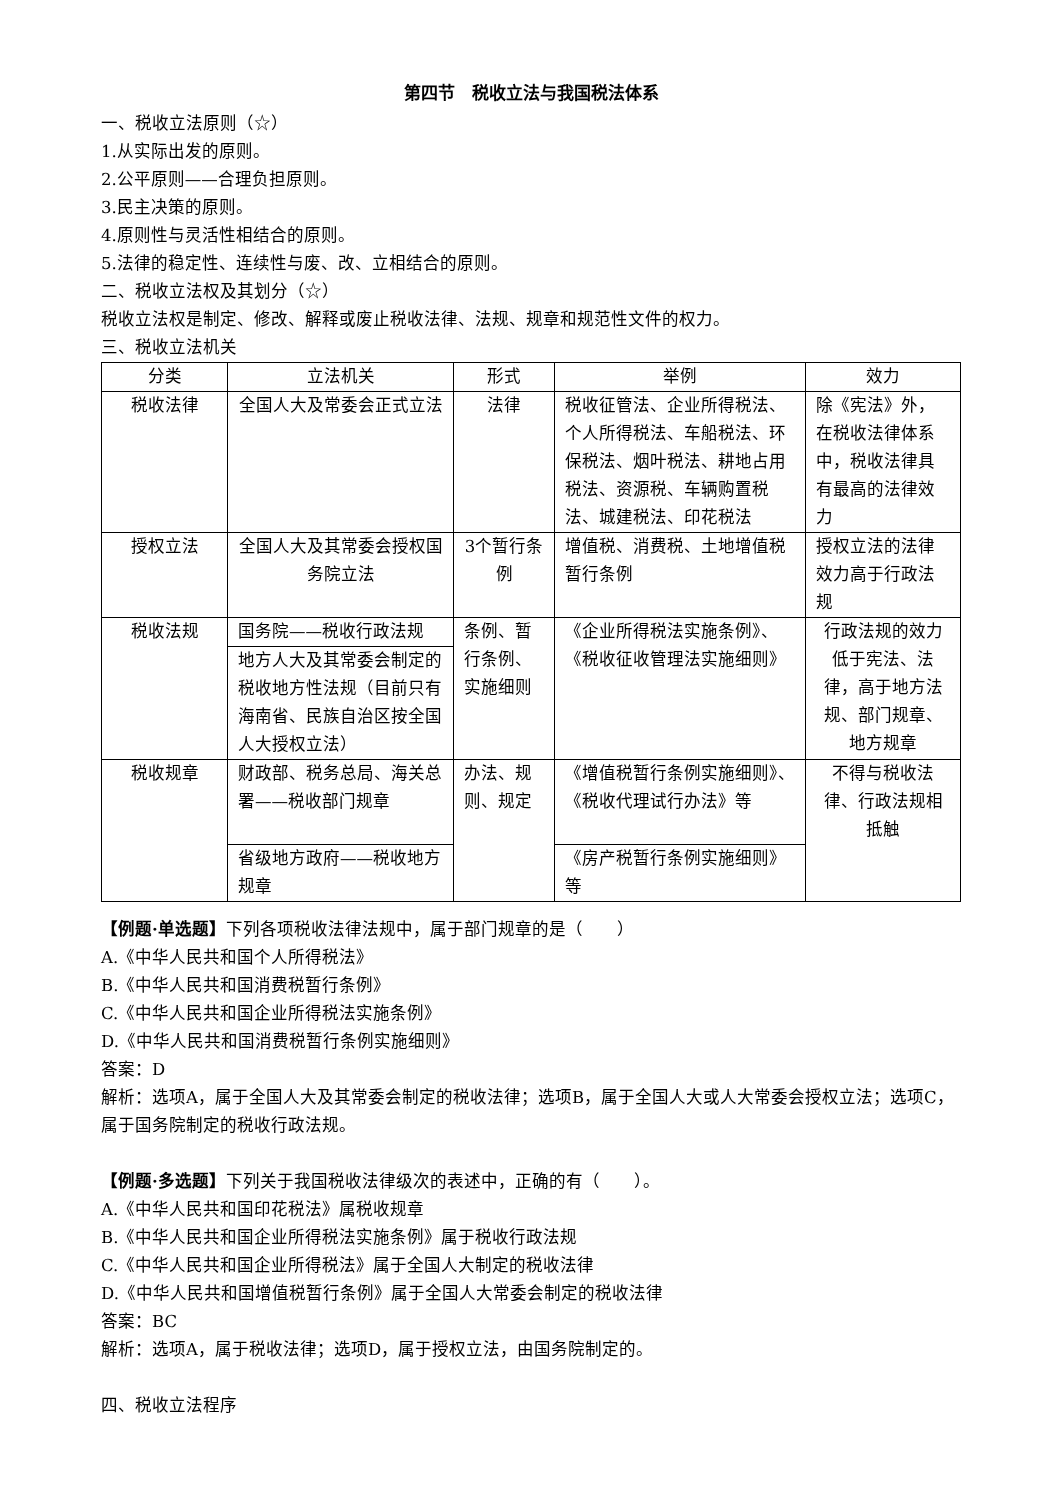第四节　税收立法与我国税法体系
一、税收立法原则（☆）
1.从实际出发的原则。
2.公平原则——合理负担原则。
3.民主决策的原则。
4.原则性与灵活性相结合的原则。
5.法律的稳定性、连续性与废、改、立相结合的原则。
二、税收立法权及其划分（☆）
税收立法权是制定、修改、解释或废止税收法律、法规、规章和规范性文件的权力。
三、税收立法机关
| 分类 | 立法机关 | 形式 | 举例 | 效力 |
| --- | --- | --- | --- | --- |
| 税收法律 | 全国人大及常委会正式立法 | 法律 | 税收征管法、企业所得税法、个人所得税法、车船税法、环保税法、烟叶税法、耕地占用税法、资源税、车辆购置税法、城建税法、印花税法 | 除《宪法》外，在税收法律体系中，税收法律具有最高的法律效力 |
| 授权立法 | 全国人大及其常委会授权国务院立法 | 3个暂行条例 | 增值税、消费税、土地增值税暂行条例 | 授权立法的法律效力高于行政法规 |
| 税收法规 | 国务院——税收行政法规 | 条例、暂行条例、实施细则 | 《企业所得税法实施条例》、《税收征收管理法实施细则》 | 行政法规的效力低于宪法、法律，高于地方法规、部门规章、地方规章 |
| | 地方人大及其常委会制定的税收地方性法规（目前只有海南省、民族自治区按全国人大授权立法） | | | |
| 税收规章 | 财政部、税务总局、海关总署——税收部门规章 | 办法、规则、规定 | 《增值税暂行条例实施细则》、《税收代理试行办法》等 | 不得与税收法律、行政法规相抵触 |
| | 省级地方政府——税收地方规章 | | 《房产税暂行条例实施细则》等 | |
【例题·单选题】下列各项税收法律法规中，属于部门规章的是（　　）
A.《中华人民共和国个人所得税法》
B.《中华人民共和国消费税暂行条例》
C.《中华人民共和国企业所得税法实施条例》
D.《中华人民共和国消费税暂行条例实施细则》
答案：D
解析：选项A，属于全国人大及其常委会制定的税收法律；选项B，属于全国人大或人大常委会授权立法；选项C，属于国务院制定的税收行政法规。
【例题·多选题】下列关于我国税收法律级次的表述中，正确的有（　　）。
A.《中华人民共和国印花税法》属税收规章
B.《中华人民共和国企业所得税法实施条例》属于税收行政法规
C.《中华人民共和国企业所得税法》属于全国人大制定的税收法律
D.《中华人民共和国增值税暂行条例》属于全国人大常委会制定的税收法律
答案：BC
解析：选项A，属于税收法律；选项D，属于授权立法，由国务院制定的。
四、税收立法程序